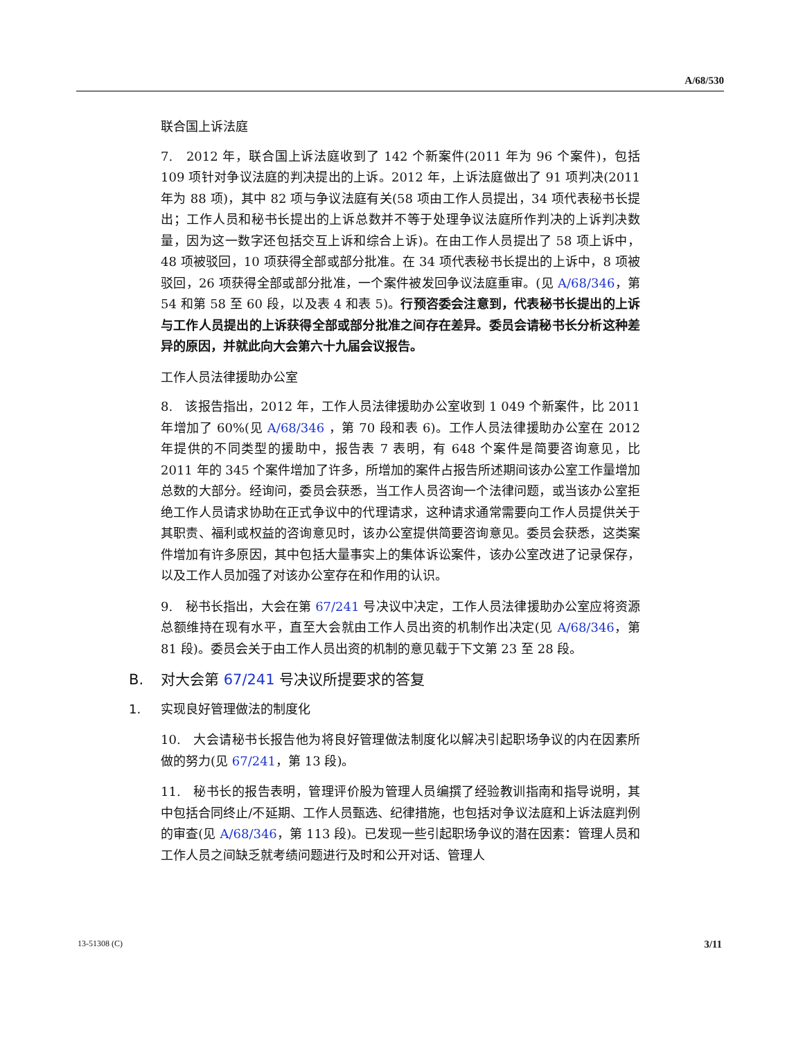A/68/530
联合国上诉法庭
7.　2012 年，联合国上诉法庭收到了 142 个新案件(2011 年为 96 个案件)，包括 109 项针对争议法庭的判决提出的上诉。2012 年，上诉法庭做出了 91 项判决(2011 年为 88 项)，其中 82 项与争议法庭有关(58 项由工作人员提出，34 项代表秘书长提出；工作人员和秘书长提出的上诉总数并不等于处理争议法庭所作判决的上诉判决数量，因为这一数字还包括交互上诉和综合上诉)。在由工作人员提出了 58 项上诉中，48 项被驳回，10 项获得全部或部分批准。在 34 项代表秘书长提出的上诉中，8 项被驳回，26 项获得全部或部分批准，一个案件被发回争议法庭重审。(见 A/68/346，第 54 和第 58 至 60 段，以及表 4 和表 5)。行预咨委会注意到，代表秘书长提出的上诉与工作人员提出的上诉获得全部或部分批准之间存在差异。委员会请秘书长分析这种差异的原因，并就此向大会第六十九届会议报告。
工作人员法律援助办公室
8.　该报告指出，2012 年，工作人员法律援助办公室收到 1 049 个新案件，比 2011 年增加了 60%(见 A/68/346 ，第 70 段和表 6)。工作人员法律援助办公室在 2012 年提供的不同类型的援助中，报告表 7 表明，有 648 个案件是简要咨询意见，比 2011 年的 345 个案件增加了许多，所增加的案件占报告所述期间该办公室工作量增加总数的大部分。经询问，委员会获悉，当工作人员咨询一个法律问题，或当该办公室拒绝工作人员请求协助在正式争议中的代理请求，这种请求通常需要向工作人员提供关于其职责、福利或权益的咨询意见时，该办公室提供简要咨询意见。委员会获悉，这类案件增加有许多原因，其中包括大量事实上的集体诉讼案件，该办公室改进了记录保存，以及工作人员加强了对该办公室存在和作用的认识。
9.　秘书长指出，大会在第 67/241 号决议中决定，工作人员法律援助办公室应将资源总额维持在现有水平，直至大会就由工作人员出资的机制作出决定(见 A/68/346，第 81 段)。委员会关于由工作人员出资的机制的意见载于下文第 23 至 28 段。
B. 对大会第 67/241 号决议所提要求的答复
1. 实现良好管理做法的制度化
10.　大会请秘书长报告他为将良好管理做法制度化以解决引起职场争议的内在因素所做的努力(见 67/241，第 13 段)。
11.　秘书长的报告表明，管理评价股为管理人员编撰了经验教训指南和指导说明，其中包括合同终止/不延期、工作人员甄选、纪律措施，也包括对争议法庭和上诉法庭判例的审查(见 A/68/346，第 113 段)。已发现一些引起职场争议的潜在因素：管理人员和工作人员之间缺乏就考绩问题进行及时和公开对话、管理人
13-51308 (C) 3/11